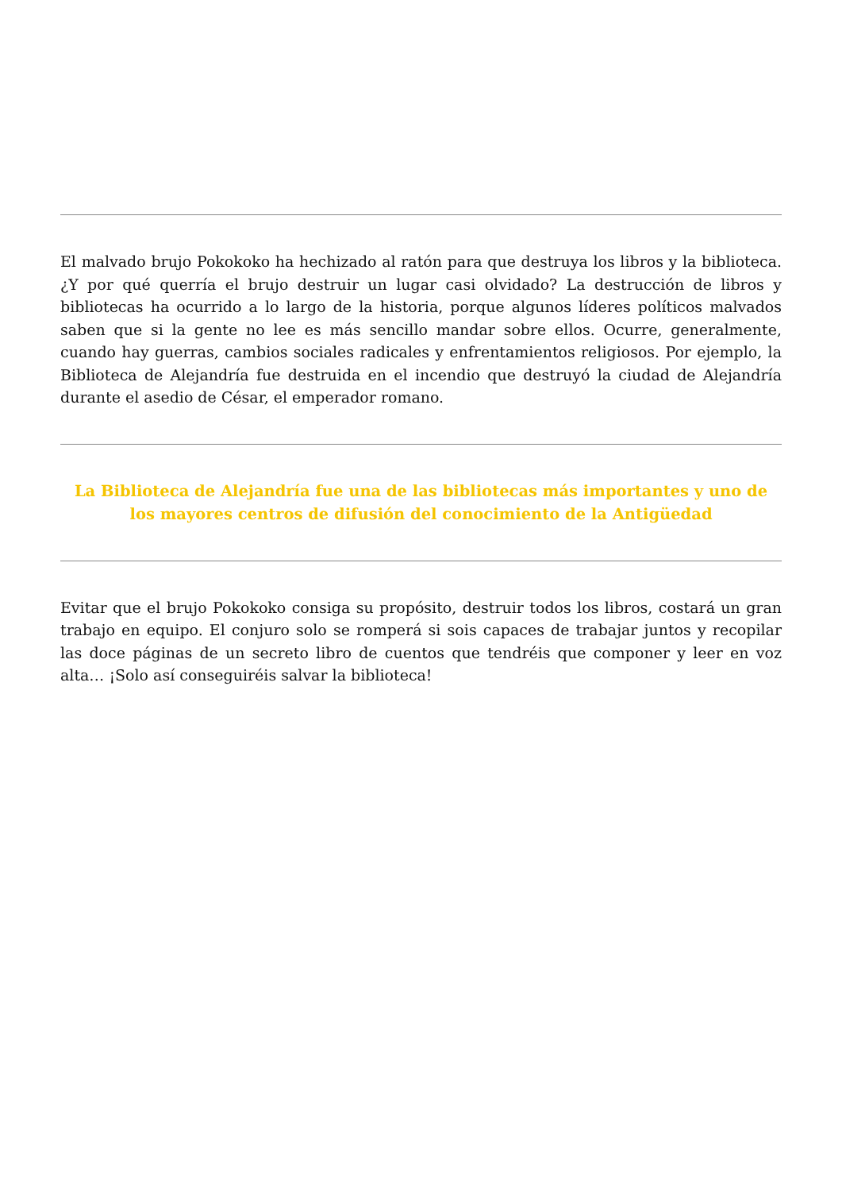El malvado brujo Pokokoko ha hechizado al ratón para que destruya los libros y la biblioteca. ¿Y por qué querría el brujo destruir un lugar casi olvidado? La destrucción de libros y bibliotecas ha ocurrido a lo largo de la historia, porque algunos líderes políticos malvados saben que si la gente no lee es más sencillo mandar sobre ellos. Ocurre, generalmente, cuando hay guerras, cambios sociales radicales y enfrentamientos religiosos. Por ejemplo, la Biblioteca de Alejandría fue destruida en el incendio que destruyó la ciudad de Alejandría durante el asedio de César, el emperador romano.
La Biblioteca de Alejandría fue una de las bibliotecas más importantes y uno de los mayores centros de difusión del conocimiento de la Antigüedad
Evitar que el brujo Pokokoko consiga su propósito, destruir todos los libros, costará un gran trabajo en equipo. El conjuro solo se romperá si sois capaces de trabajar juntos y recopilar las doce páginas de un secreto libro de cuentos que tendréis que componer y leer en voz alta… ¡Solo así conseguiréis salvar la biblioteca!